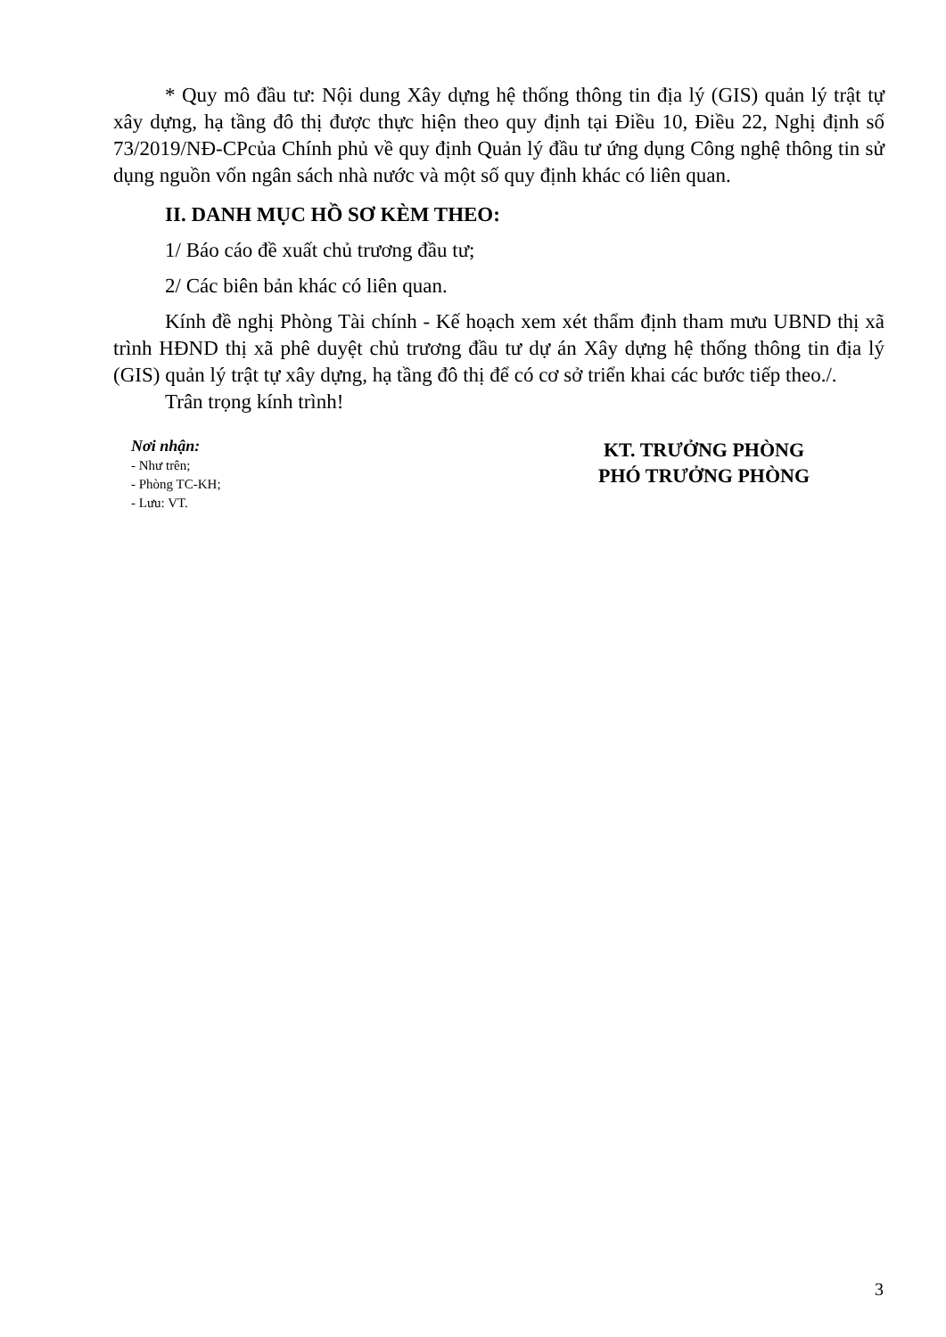* Quy mô đầu tư: Nội dung Xây dựng hệ thống thông tin địa lý (GIS) quản lý trật tự xây dựng, hạ tầng đô thị được thực hiện theo quy định tại Điều 10, Điều 22, Nghị định số 73/2019/NĐ-CPcủa Chính phủ về quy định Quản lý đầu tư ứng dụng Công nghệ thông tin sử dụng nguồn vốn ngân sách nhà nước và một số quy định khác có liên quan.
II. DANH MỤC HỒ SƠ KÈM THEO:
1/ Báo cáo đề xuất chủ trương đầu tư;
2/ Các biên bản khác có liên quan.
Kính đề nghị Phòng Tài chính - Kế hoạch xem xét thẩm định tham mưu UBND thị xã trình HĐND thị xã phê duyệt chủ trương đầu tư dự án Xây dựng hệ thống thông tin địa lý (GIS) quản lý trật tự xây dựng, hạ tầng đô thị để có cơ sở triển khai các bước tiếp theo./.
Trân trọng kính trình!
Nơi nhận:
- Như trên;
- Phòng TC-KH;
- Lưu: VT.
KT. TRƯỞNG PHÒNG
PHÓ TRƯỞNG PHÒNG
3